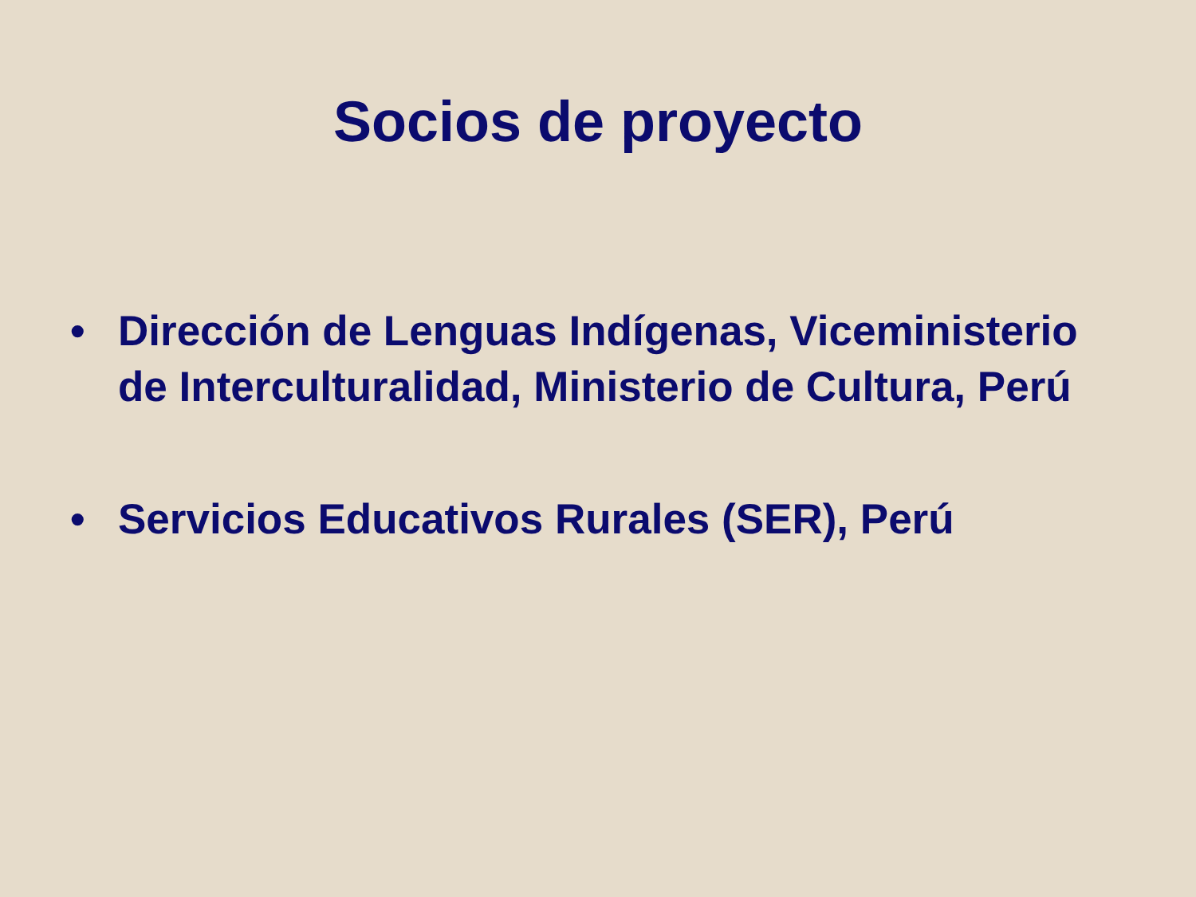Socios de proyecto
• Dirección de Lenguas Indígenas, Viceministerio de Interculturalidad, Ministerio de Cultura, Perú
• Servicios Educativos Rurales (SER), Perú